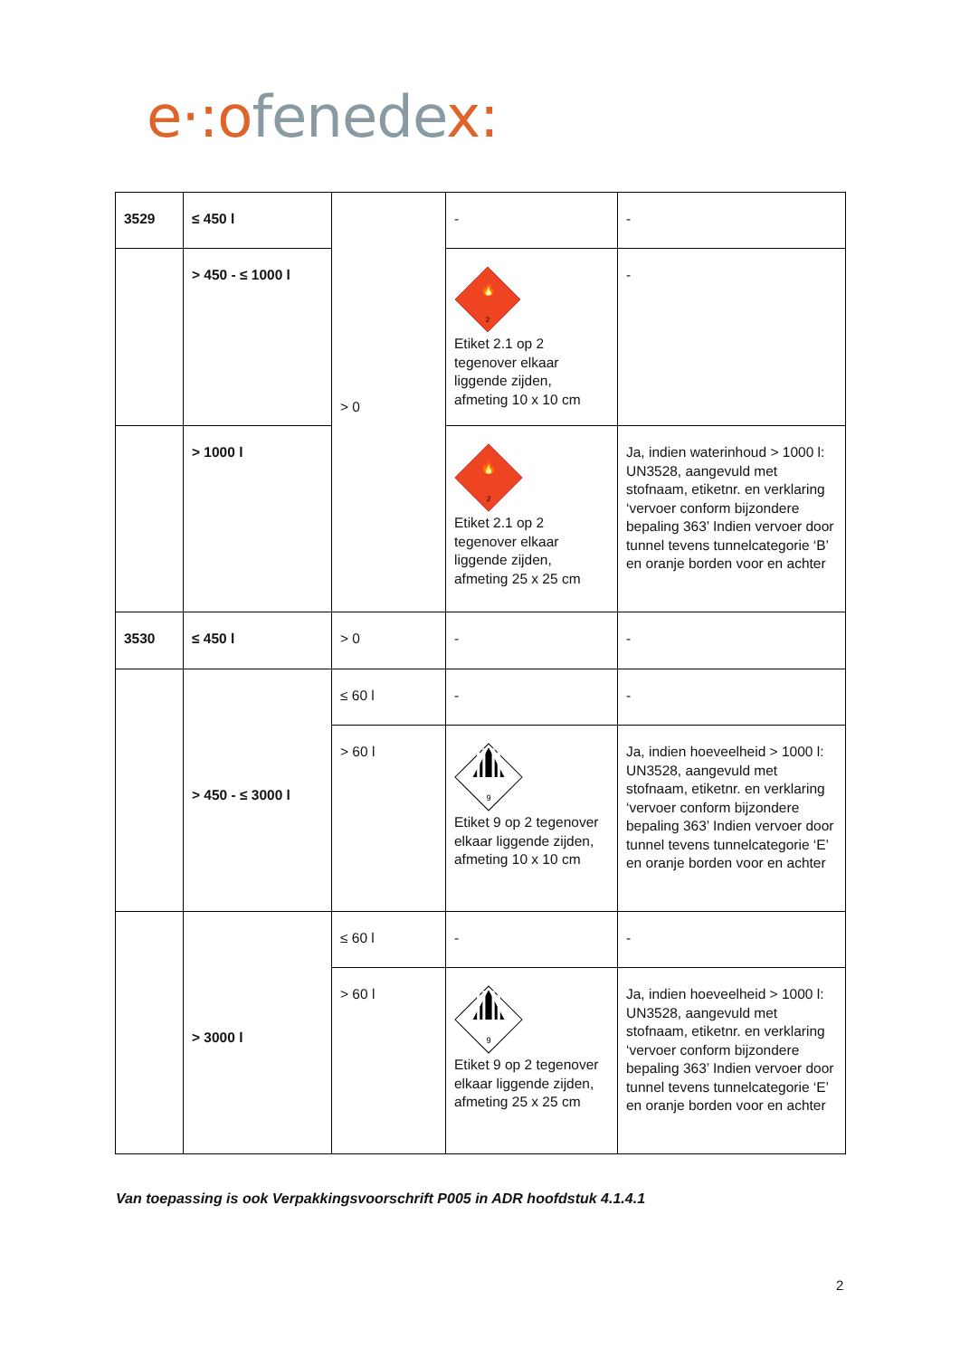e·:o fenede x:
| 3529 | ≤ 450 l | > 0 | - | - |
| | > 450 - ≤ 1000 l | | 🔥 2 Etiket 2.1 op 2 tegenover elkaar liggende zijden, afmeting 10 x 10 cm | - |
| | > 1000 l | | 🔥 2 Etiket 2.1 op 2 tegenover elkaar liggende zijden, afmeting 25 x 25 cm | Ja, indien waterinhoud > 1000 l: UN3528, aangevuld met stofnaam, etiketnr. en verklaring ‘vervoer conform bijzondere bepaling 363’ Indien vervoer door tunnel tevens tunnelcategorie ‘B’ en oranje borden voor en achter |
| 3530 | ≤ 450 l | > 0 | - | - |
| | > 450 - ≤ 3000 l | ≤ 60 l | - | - |
| | | > 60 l | 9 Etiket 9 op 2 tegenover elkaar liggende zijden, afmeting 10 x 10 cm | Ja, indien hoeveelheid > 1000 l: UN3528, aangevuld met stofnaam, etiketnr. en verklaring ‘vervoer conform bijzondere bepaling 363’ Indien vervoer door tunnel tevens tunnelcategorie ‘E’ en oranje borden voor en achter |
| | > 3000 l | ≤ 60 l | - | - |
| | | > 60 l | 9 Etiket 9 op 2 tegenover elkaar liggende zijden, afmeting 25 x 25 cm | Ja, indien hoeveelheid > 1000 l: UN3528, aangevuld met stofnaam, etiketnr. en verklaring ‘vervoer conform bijzondere bepaling 363’ Indien vervoer door tunnel tevens tunnelcategorie ‘E’ en oranje borden voor en achter |
Van toepassing is ook Verpakkingsvoorschrift P005 in ADR hoofdstuk 4.1.4.1
2